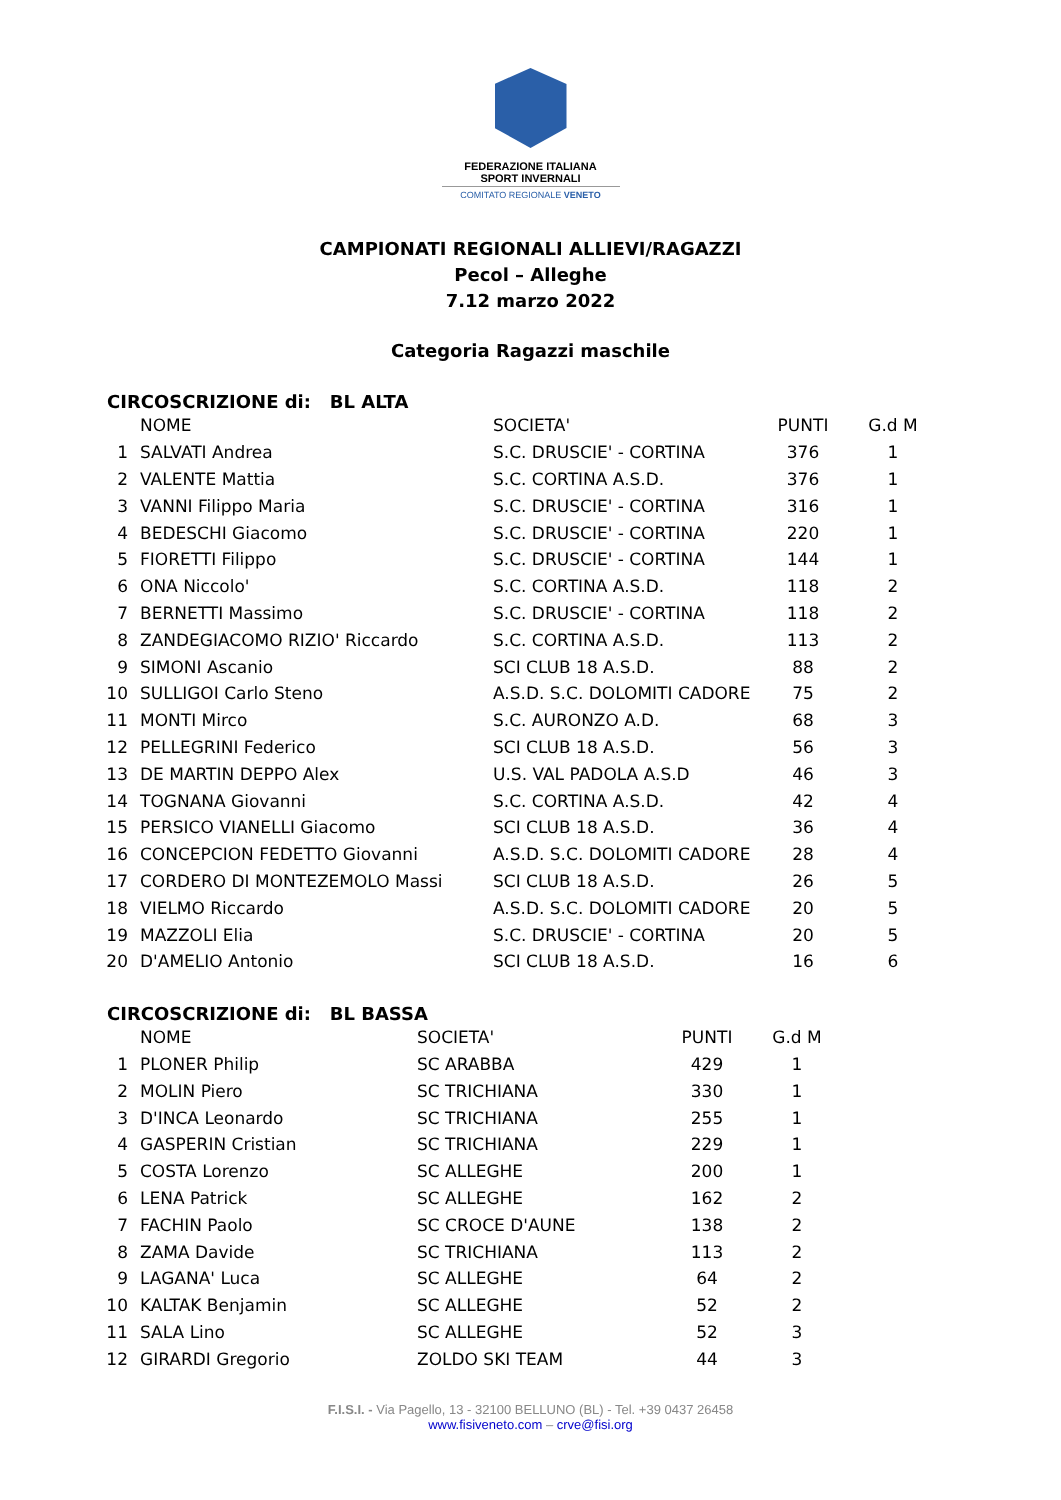FEDERAZIONE ITALIANA
SPORT INVERNALI
COMITATO REGIONALE VENETO
CAMPIONATI REGIONALI ALLIEVI/RAGAZZI
Pecol – Alleghe
7.12 marzo 2022
Categoria Ragazzi maschile
CIRCOSCRIZIONE di: BL ALTA
| | NOME | SOCIETA' | PUNTI | G.d M |
| --- | --- | --- | --- | --- |
| 1 | SALVATI Andrea | S.C. DRUSCIE' - CORTINA | 376 | 1 |
| 2 | VALENTE Mattia | S.C. CORTINA A.S.D. | 376 | 1 |
| 3 | VANNI Filippo Maria | S.C. DRUSCIE' - CORTINA | 316 | 1 |
| 4 | BEDESCHI Giacomo | S.C. DRUSCIE' - CORTINA | 220 | 1 |
| 5 | FIORETTI Filippo | S.C. DRUSCIE' - CORTINA | 144 | 1 |
| 6 | ONA Niccolo' | S.C. CORTINA A.S.D. | 118 | 2 |
| 7 | BERNETTI Massimo | S.C. DRUSCIE' - CORTINA | 118 | 2 |
| 8 | ZANDEGIACOMO RIZIO' Riccardo | S.C. CORTINA A.S.D. | 113 | 2 |
| 9 | SIMONI Ascanio | SCI CLUB 18 A.S.D. | 88 | 2 |
| 10 | SULLIGOI Carlo Steno | A.S.D. S.C. DOLOMITI CADORE | 75 | 2 |
| 11 | MONTI Mirco | S.C. AURONZO A.D. | 68 | 3 |
| 12 | PELLEGRINI Federico | SCI CLUB 18 A.S.D. | 56 | 3 |
| 13 | DE MARTIN DEPPO Alex | U.S. VAL PADOLA A.S.D | 46 | 3 |
| 14 | TOGNANA Giovanni | S.C. CORTINA A.S.D. | 42 | 4 |
| 15 | PERSICO VIANELLI Giacomo | SCI CLUB 18 A.S.D. | 36 | 4 |
| 16 | CONCEPCION FEDETTO Giovanni | A.S.D. S.C. DOLOMITI CADORE | 28 | 4 |
| 17 | CORDERO DI MONTEZEMOLO Massi | SCI CLUB 18 A.S.D. | 26 | 5 |
| 18 | VIELMO Riccardo | A.S.D. S.C. DOLOMITI CADORE | 20 | 5 |
| 19 | MAZZOLI Elia | S.C. DRUSCIE' - CORTINA | 20 | 5 |
| 20 | D'AMELIO Antonio | SCI CLUB 18 A.S.D. | 16 | 6 |
CIRCOSCRIZIONE di: BL BASSA
| | NOME | SOCIETA' | PUNTI | G.d M |
| --- | --- | --- | --- | --- |
| 1 | PLONER Philip | SC ARABBA | 429 | 1 |
| 2 | MOLIN Piero | SC TRICHIANA | 330 | 1 |
| 3 | D'INCA Leonardo | SC TRICHIANA | 255 | 1 |
| 4 | GASPERIN Cristian | SC TRICHIANA | 229 | 1 |
| 5 | COSTA Lorenzo | SC ALLEGHE | 200 | 1 |
| 6 | LENA Patrick | SC ALLEGHE | 162 | 2 |
| 7 | FACHIN Paolo | SC CROCE D'AUNE | 138 | 2 |
| 8 | ZAMA Davide | SC TRICHIANA | 113 | 2 |
| 9 | LAGANA' Luca | SC ALLEGHE | 64 | 2 |
| 10 | KALTAK Benjamin | SC ALLEGHE | 52 | 2 |
| 11 | SALA Lino | SC ALLEGHE | 52 | 3 |
| 12 | GIRARDI Gregorio | ZOLDO SKI TEAM | 44 | 3 |
F.I.S.I. - Via Pagello, 13 - 32100 BELLUNO (BL) - Tel. +39 0437 26458
www.fisiveneto.com – crve@fisi.org